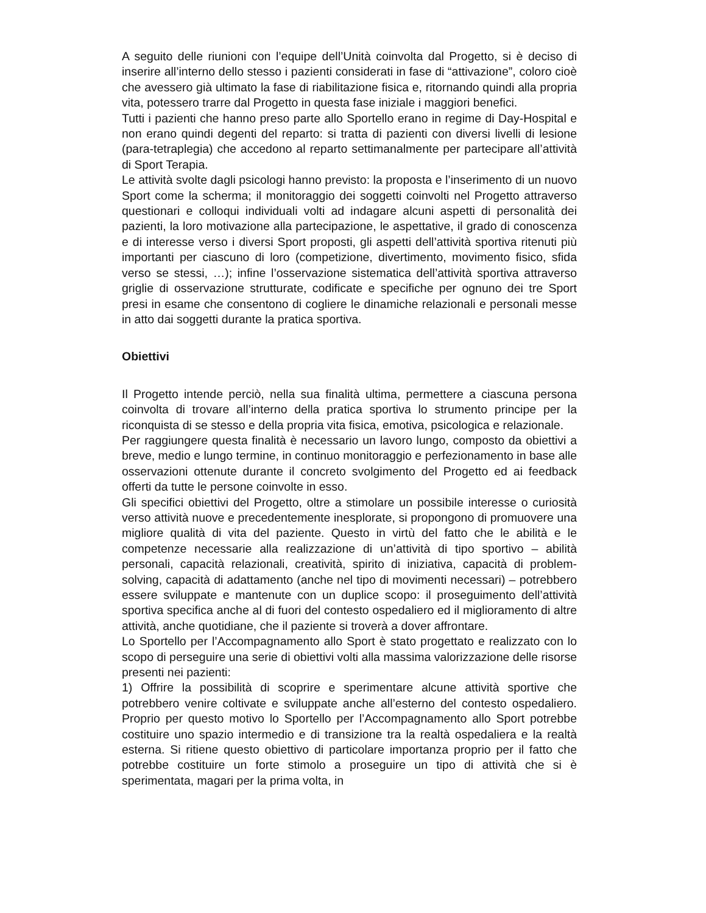A seguito delle riunioni con l’equipe dell’Unità coinvolta dal Progetto, si è deciso di inserire all’interno dello stesso i pazienti considerati in fase di “attivazione”, coloro cioè che avessero già ultimato la fase di riabilitazione fisica e, ritornando quindi alla propria vita, potessero trarre dal Progetto in questa fase iniziale i maggiori benefici.
Tutti i pazienti che hanno preso parte allo Sportello erano in regime di Day-Hospital e non erano quindi degenti del reparto: si tratta di pazienti con diversi livelli di lesione (para-tetraplegia) che accedono al reparto settimanalmente per partecipare all’attività di Sport Terapia.
Le attività svolte dagli psicologi hanno previsto: la proposta e l’inserimento di un nuovo Sport come la scherma; il monitoraggio dei soggetti coinvolti nel Progetto attraverso questionari e colloqui individuali volti ad indagare alcuni aspetti di personalità dei pazienti, la loro motivazione alla partecipazione, le aspettative, il grado di conoscenza e di interesse verso i diversi Sport proposti, gli aspetti dell’attività sportiva ritenuti più importanti per ciascuno di loro (competizione, divertimento, movimento fisico, sfida verso se stessi, …); infine l’osservazione sistematica dell’attività sportiva attraverso griglie di osservazione strutturate, codificate e specifiche per ognuno dei tre Sport presi in esame che consentono di cogliere le dinamiche relazionali e personali messe in atto dai soggetti durante la pratica sportiva.
Obiettivi
Il Progetto intende perciò, nella sua finalità ultima, permettere a ciascuna persona coinvolta di trovare all’interno della pratica sportiva lo strumento principe per la riconquista di se stesso e della propria vita fisica, emotiva, psicologica e relazionale.
Per raggiungere questa finalità è necessario un lavoro lungo, composto da obiettivi a breve, medio e lungo termine, in continuo monitoraggio e perfezionamento in base alle osservazioni ottenute durante il concreto svolgimento del Progetto ed ai feedback offerti da tutte le persone coinvolte in esso.
Gli specifici obiettivi del Progetto, oltre a stimolare un possibile interesse o curiosità verso attività nuove e precedentemente inesplorate, si propongono di promuovere una migliore qualità di vita del paziente. Questo in virtù del fatto che le abilità e le competenze necessarie alla realizzazione di un’attività di tipo sportivo – abilità personali, capacità relazionali, creatività, spirito di iniziativa, capacità di problem-solving, capacità di adattamento (anche nel tipo di movimenti necessari) – potrebbero essere sviluppate e mantenute con un duplice scopo: il proseguimento dell’attività sportiva specifica anche al di fuori del contesto ospedaliero ed il miglioramento di altre attività, anche quotidiane, che il paziente si troverà a dover affrontare.
Lo Sportello per l’Accompagnamento allo Sport è stato progettato e realizzato con lo scopo di perseguire una serie di obiettivi volti alla massima valorizzazione delle risorse presenti nei pazienti:
1) Offrire la possibilità di scoprire e sperimentare alcune attività sportive che potrebbero venire coltivate e sviluppate anche all’esterno del contesto ospedaliero. Proprio per questo motivo lo Sportello per l’Accompagnamento allo Sport potrebbe costituire uno spazio intermedio e di transizione tra la realtà ospedaliera e la realtà esterna. Si ritiene questo obiettivo di particolare importanza proprio per il fatto che potrebbe costituire un forte stimolo a proseguire un tipo di attività che si è sperimentata, magari per la prima volta, in